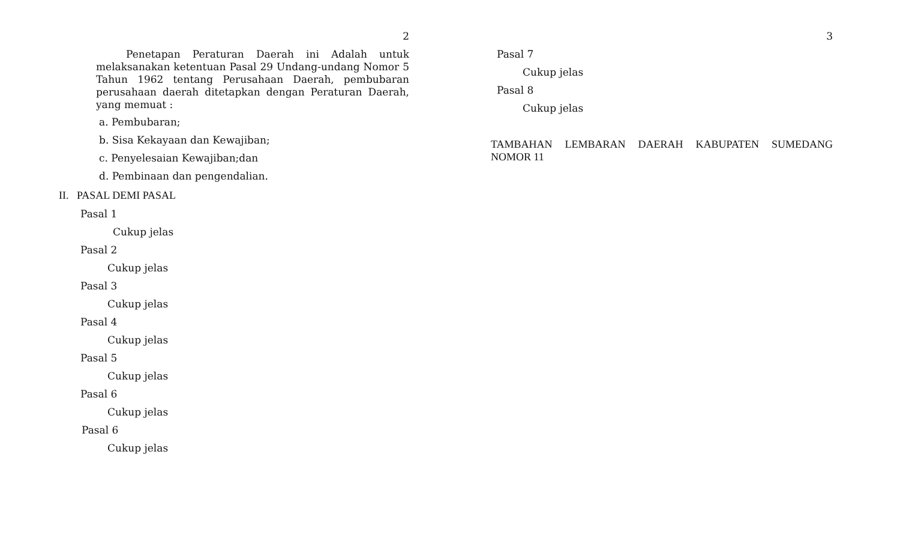2
Penetapan Peraturan Daerah ini Adalah untuk melaksanakan ketentuan Pasal 29 Undang-undang Nomor 5 Tahun 1962 tentang Perusahaan Daerah, pembubaran perusahaan daerah ditetapkan dengan Peraturan Daerah, yang memuat :
a. Pembubaran;
b. Sisa Kekayaan dan Kewajiban;
c. Penyelesaian Kewajiban;dan
d. Pembinaan dan pengendalian.
II. PASAL DEMI PASAL
Pasal 1
Cukup jelas
Pasal 2
Cukup jelas
Pasal 3
Cukup jelas
Pasal 4
Cukup jelas
Pasal 5
Cukup jelas
Pasal 6
Cukup jelas
Pasal 6
Cukup jelas
3
Pasal 7
Cukup jelas
Pasal 8
Cukup jelas
TAMBAHAN LEMBARAN DAERAH KABUPATEN SUMEDANG NOMOR 11